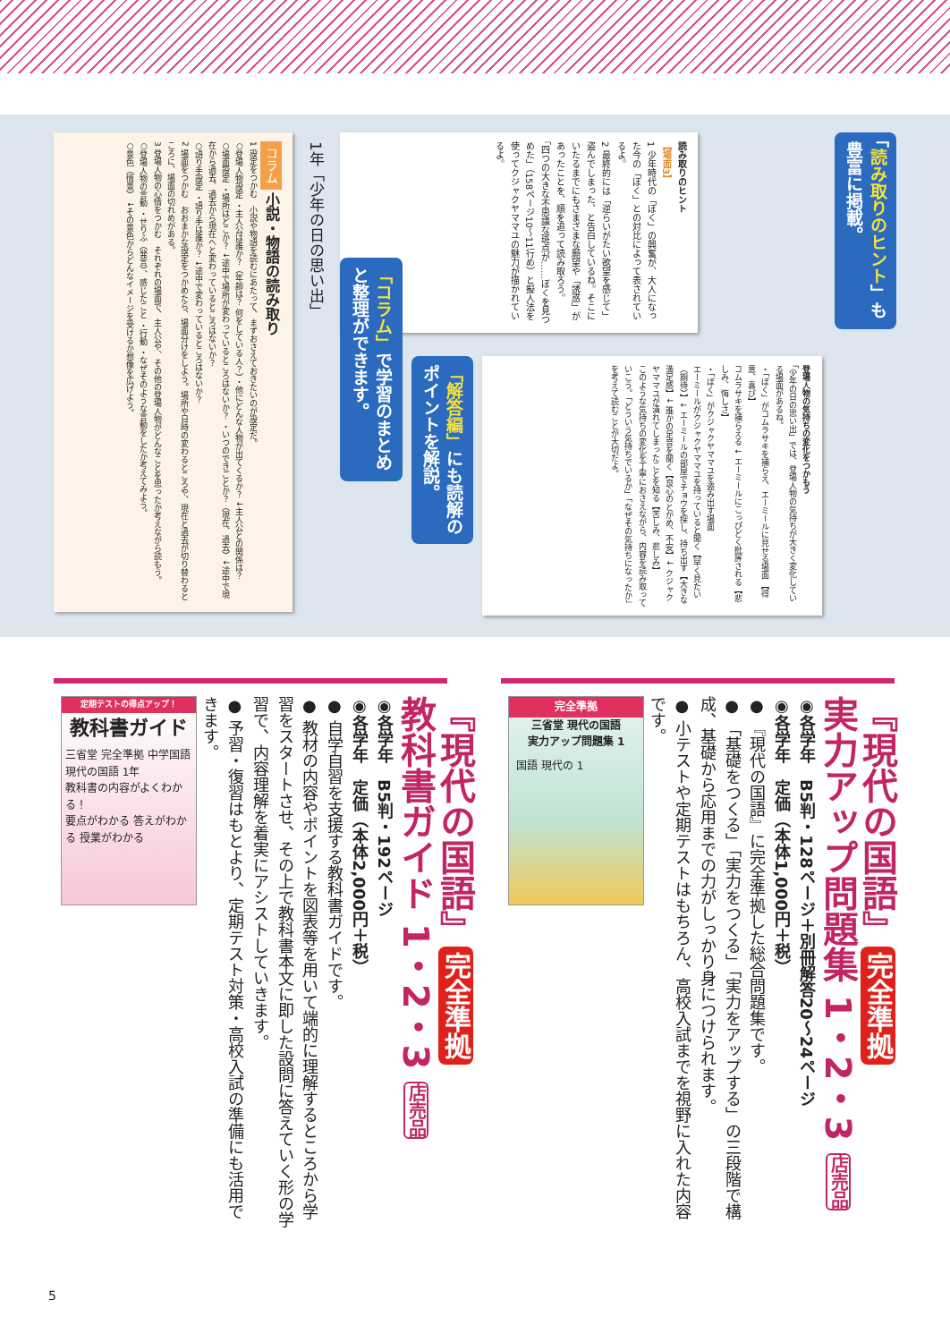「読み取りのヒント」も豊富に掲載。
読み取りのヒント
【場面3】
1 少年時代の「ぼく」の興奮が、大人になった今の「ぼく」との対比によって表されているよ。
2 最終的には「逆らいがたい欲望を感じて」盗んでしまった、と告白しているね。そこにいたるまでにもさまざまな願望や「誘惑」があったことを、順を追って読み取ろう。
「四つの大きな不思議な斑点が……ぼくを見つめた」（158ページ10〜11行め）と擬人法を使ってクジャクヤママユの魅力が描かれているよ。
登場人物の気持ちの変化をつかもう
「少年の日の思い出」では、登場人物の気持ちが大きく変化している場面があるね。
・「ぼく」がコムラサキを捕らえ、エーミールに見せる場面 【得意、喜び】
コムラサキを捕らえる ↓ エーミールにこっぴどく批評される【悲しみ、悔しさ】
・「ぼく」がクジャクヤママユを盗み出す場面
エーミールがクジャクヤママユを持っていると聞く【早く見たい（期待）】↓ エーミールの部屋でチョウを探し、持ち出す【大きな満足感】↓ 誰かの足音を聞く【良心のとがめ、不安】↓ クジャクヤママユが潰れてしまったことを知る【苦しみ、悲しみ】
このような気持ちの変化を丁寧におさえながら、内容を読み取っていこう。「どういう気持ちでいるか」「なぜその気持ちになったか」を考えて読むことが大切だよ。
「解答編」にも読解のポイントを解説。
「コラム」で学習のまとめと整理ができます。
1年「少年の日の思い出」
コラム 小説・物語の読み取り
1 設定をつかむ　小説や物語を読むにあたって、まずおさえておきたいのが設定だ。
○登場人物設定 ・主人公は誰か？（年齢は？ 何をしている人？）・他にどんな人物が出てくるか？ ↓主人公との関係は？
○場面設定 ・場所はどこか？ ↓途中で場所が変わっているところはないか？ ・いつのできごとか？（現在、過去）↓途中で現在から過去、過去から現在へと変わっているところはないか？
○語り手設定 ・語り手は誰か？ ↓途中で変わっているところはないか？
2 場面をつかむ　おおまかな設定をつかめたら、場面分けをしよう。場所や日時の変わるところや、現在と過去が切り替わるところに、場面の切れめがある。
3 登場人物の心情をつかむ　それぞれの場面で、主人公や、その他の登場人物がどんなことを思ったか考えながら読もう。
○登場人物の言動 ・せりふ（発言）、感じたこと ・行動 ・なぜそのような言動をしたか考えてみよう。
○景色（情景） ↓その景色からどんなイメージを受けるか想像を広げよう。
『現代の国語』完全準拠
実力アップ問題集 1・2・3 店売品
◉各学年　B5判・128ページ＋別冊解答20〜24ページ
◉各学年　定価（本体1,000円＋税）
● 『現代の国語』に完全準拠した総合問題集です。
● 「基礎をつくる」「実力をつくる」「実力をアップする」の三段階で構成、基礎から応用までの力がしっかり身につけられます。
● 小テストや定期テストはもちろん、高校入試までを視野に入れた内容です。
完全準拠
三省堂 現代の国語
実力アップ問題集 1
国語 現代の 1
『現代の国語』完全準拠
教科書ガイド 1・2・3 店売品
◉各学年　B5判・192ページ
◉各学年　定価（本体2,000円＋税）
● 自学自習を支援する教科書ガイドです。
● 教材の内容やポイントを図表等を用いて端的に理解するところから学習をスタートさせ、その上で教科書本文に即した設問に答えていく形の学習で、内容理解を着実にアシストしていきます。
● 予習・復習はもとより、定期テスト対策・高校入試の準備にも活用できます。
定期テストの得点アップ！
教科書ガイド
三省堂 完全準拠 中学国語 現代の国語 1年
教科書の内容がよくわかる！
要点がわかる 答えがわかる 授業がわかる
5